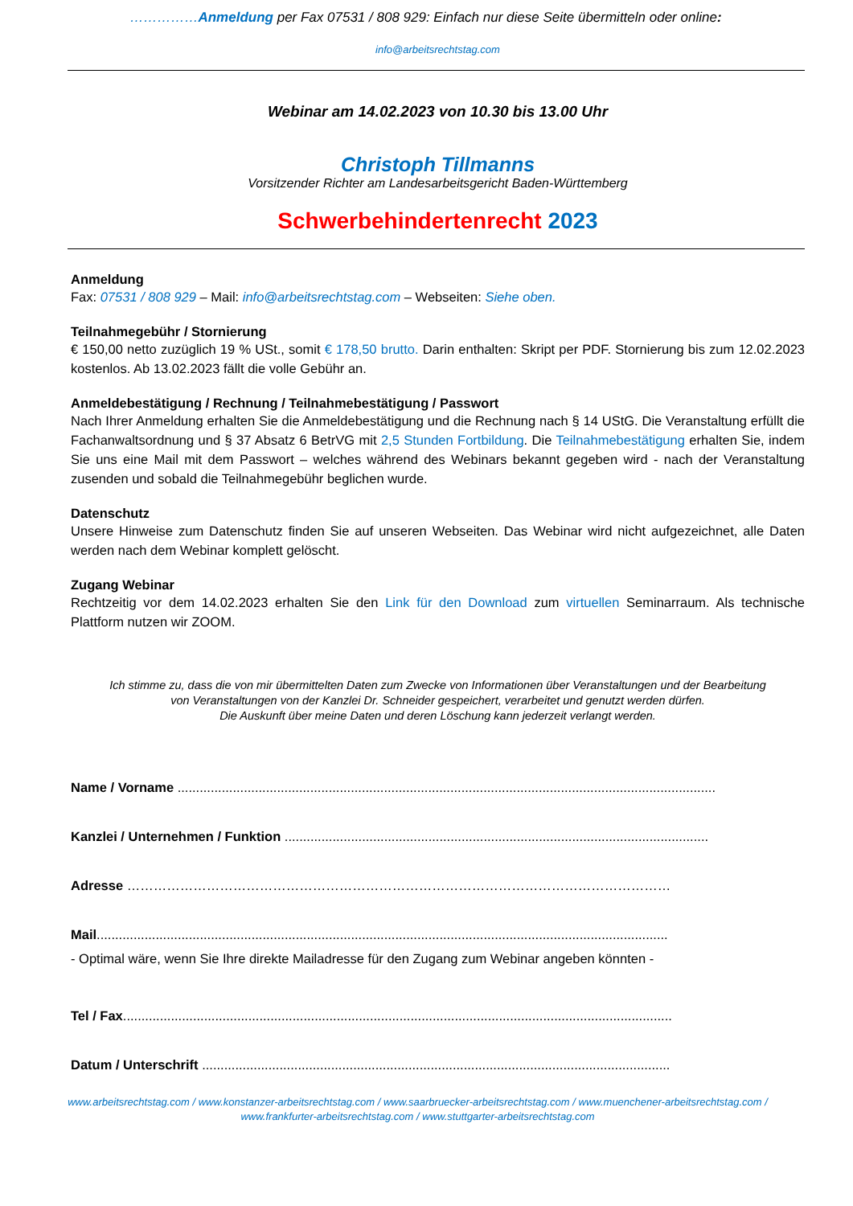……………Anmeldung per Fax 07531 / 808 929: Einfach nur diese Seite übermitteln oder online:
info@arbeitsrechtstag.com
Webinar am 14.02.2023 von 10.30 bis 13.00 Uhr
Christoph Tillmanns
Vorsitzender Richter am Landesarbeitsgericht Baden-Württemberg
Schwerbehindertenrecht 2023
Anmeldung
Fax: 07531 / 808 929 – Mail: info@arbeitsrechtstag.com – Webseiten: Siehe oben.
Teilnahmegebühr / Stornierung
€ 150,00 netto zuzüglich 19 % USt., somit € 178,50 brutto. Darin enthalten: Skript per PDF. Stornierung bis zum 12.02.2023 kostenlos. Ab 13.02.2023 fällt die volle Gebühr an.
Anmeldebestätigung / Rechnung / Teilnahmebestätigung / Passwort
Nach Ihrer Anmeldung erhalten Sie die Anmeldebestätigung und die Rechnung nach § 14 UStG. Die Veranstaltung erfüllt die Fachanwaltsordnung und § 37 Absatz 6 BetrVG mit 2,5 Stunden Fortbildung. Die Teilnahmebestätigung erhalten Sie, indem Sie uns eine Mail mit dem Passwort – welches während des Webinars bekannt gegeben wird - nach der Veranstaltung zusenden und sobald die Teilnahmegebühr beglichen wurde.
Datenschutz
Unsere Hinweise zum Datenschutz finden Sie auf unseren Webseiten. Das Webinar wird nicht aufgezeichnet, alle Daten werden nach dem Webinar komplett gelöscht.
Zugang Webinar
Rechtzeitig vor dem 14.02.2023 erhalten Sie den Link für den Download zum virtuellen Seminarraum. Als technische Plattform nutzen wir ZOOM.
Ich stimme zu, dass die von mir übermittelten Daten zum Zwecke von Informationen über Veranstaltungen und der Bearbeitung
von Veranstaltungen von der Kanzlei Dr. Schneider gespeichert, verarbeitet und genutzt werden dürfen.
Die Auskunft über meine Daten und deren Löschung kann jederzeit verlangt werden.
Name / Vorname ..................................................................................................................................................
Kanzlei / Unternehmen / Funktion ...................................................................................................................
Adresse ……………………………………………………………………………………………………………
Mail...........................................................................................................................................................
- Optimal wäre, wenn Sie Ihre direkte Mailadresse für den Zugang zum Webinar angeben könnten -
Tel / Fax.....................................................................................................................................................
Datum / Unterschrift ...............................................................................................................................
www.arbeitsrechtstag.com / www.konstanzer-arbeitsrechtstag.com / www.saarbruecker-arbeitsrechtstag.com / www.muenchener-arbeitsrechtstag.com /
www.frankfurter-arbeitsrechtstag.com / www.stuttgarter-arbeitsrechtstag.com